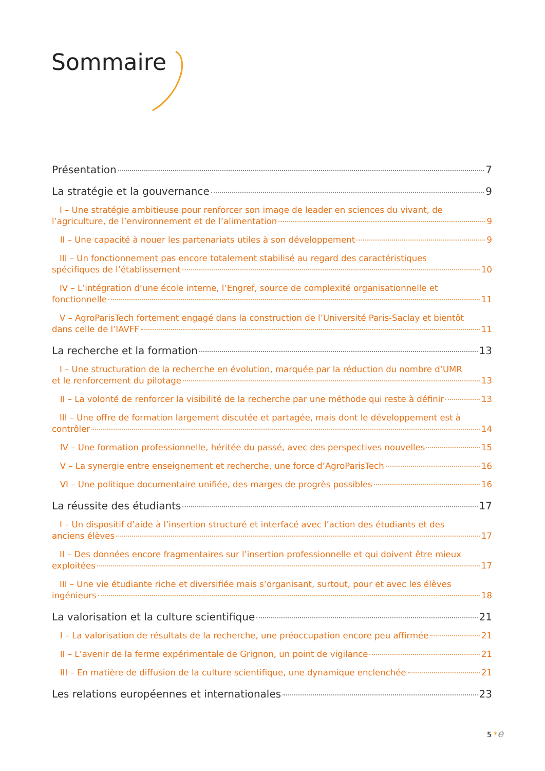Sommaire
Présentation 7
La stratégie et la gouvernance 9
I – Une stratégie ambitieuse pour renforcer son image de leader en sciences du vivant, de
l’agriculture, de l’environnement et de l’alimentation 9
II – Une capacité à nouer les partenariats utiles à son développement 9
III – Un fonctionnement pas encore totalement stabilisé au regard des caractéristiques
spécifiques de l’établissement 10
IV – L’intégration d’une école interne, l’Engref, source de complexité organisationnelle et
fonctionnelle 11
V – AgroParisTech fortement engagé dans la construction de l’Université Paris-Saclay et bientôt
dans celle de l’IAVFF 11
La recherche et la formation 13
I – Une structuration de la recherche en évolution, marquée par la réduction du nombre d’UMR
et le renforcement du pilotage 13
II – La volonté de renforcer la visibilité de la recherche par une méthode qui reste à définir 13
III – Une offre de formation largement discutée et partagée, mais dont le développement est à
contrôler 14
IV – Une formation professionnelle, héritée du passé, avec des perspectives nouvelles 15
V – La synergie entre enseignement et recherche, une force d’AgroParisTech 16
VI – Une politique documentaire unifiée, des marges de progrès possibles 16
La réussite des étudiants 17
I – Un dispositif d’aide à l’insertion structuré et interfacé avec l’action des étudiants et des
anciens élèves 17
II – Des données encore fragmentaires sur l’insertion professionnelle et qui doivent être mieux
exploitées 17
III – Une vie étudiante riche et diversifiée mais s’organisant, surtout, pour et avec les élèves
ingénieurs 18
La valorisation et la culture scientifique 21
I – La valorisation de résultats de la recherche, une préoccupation encore peu affirmée 21
II – L’avenir de la ferme expérimentale de Grignon, un point de vigilance 21
III – En matière de diffusion de la culture scientifique, une dynamique enclenchée 21
Les relations européennes et internationales 23
5 *e